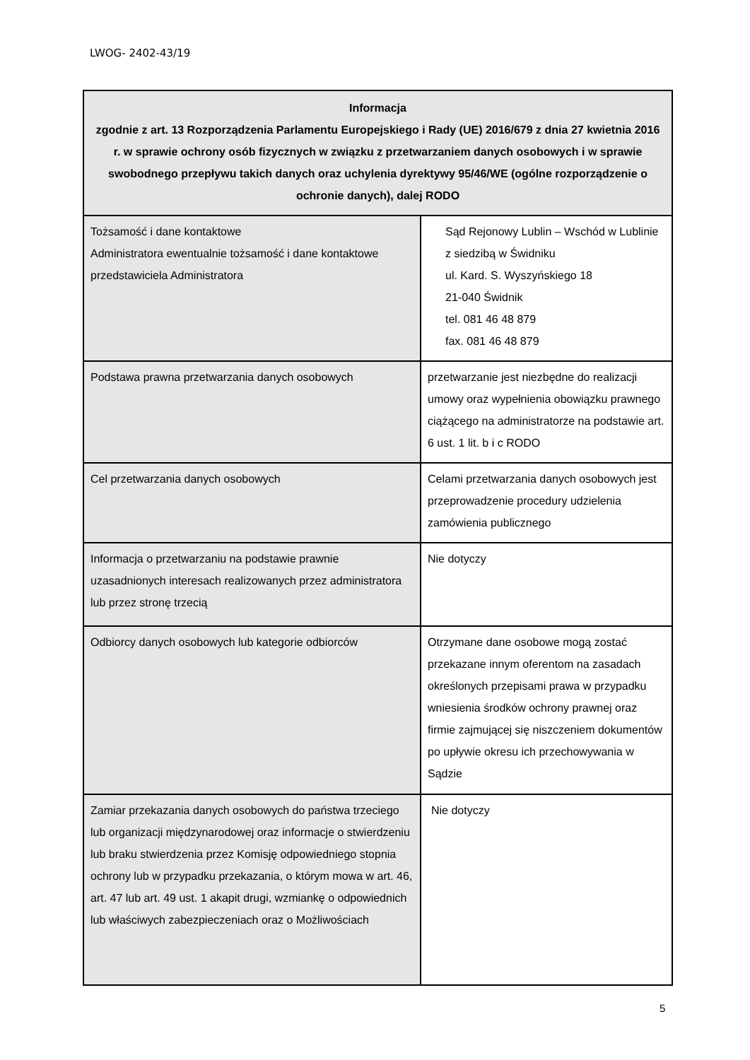LWOG- 2402-43/19
| Informacja zgodnie z art. 13 Rozporządzenia Parlamentu Europejskiego i Rady (UE) 2016/679 z dnia 27 kwietnia 2016 r. w sprawie ochrony osób fizycznych w związku z przetwarzaniem danych osobowych i w sprawie swobodnego przepływu takich danych oraz uchylenia dyrektywy 95/46/WE (ogólne rozporządzenie o ochronie danych), dalej RODO | |
| --- | --- |
| Tożsamość i dane kontaktowe Administratora ewentualnie tożsamość i dane kontaktowe przedstawiciela Administratora | Sąd Rejonowy Lublin – Wschód w Lublinie z siedzibą w Świdniku ul. Kard. S. Wyszyńskiego 18 21-040 Świdnik tel. 081 46 48 879 fax. 081 46 48 879 |
| Podstawa prawna przetwarzania danych osobowych | przetwarzanie jest niezbędne do realizacji umowy oraz wypełnienia obowiązku prawnego ciążącego na administratorze na podstawie art. 6 ust. 1 lit. b i c RODO |
| Cel przetwarzania danych osobowych | Celami przetwarzania danych osobowych jest przeprowadzenie procedury udzielenia zamówienia publicznego |
| Informacja o przetwarzaniu na podstawie prawnie uzasadnionych interesach realizowanych przez administratora lub przez stronę trzecią | Nie dotyczy |
| Odbiorcy danych osobowych lub kategorie odbiorców | Otrzymane dane osobowe mogą zostać przekazane innym oferentom na zasadach określonych przepisami prawa w przypadku wniesienia środków ochrony prawnej oraz firmie zajmującej się niszczeniem dokumentów po upływie okresu ich przechowywania w Sądzie |
| Zamiar przekazania danych osobowych do państwa trzeciego lub organizacji międzynarodowej oraz informacje o stwierdzeniu lub braku stwierdzenia przez Komisję odpowiedniego stopnia ochrony lub w przypadku przekazania, o którym mowa w art. 46, art. 47 lub art. 49 ust. 1 akapit drugi, wzmiankę o odpowiednich lub właściwych zabezpieczeniach oraz o Możliwościach | Nie dotyczy |
5